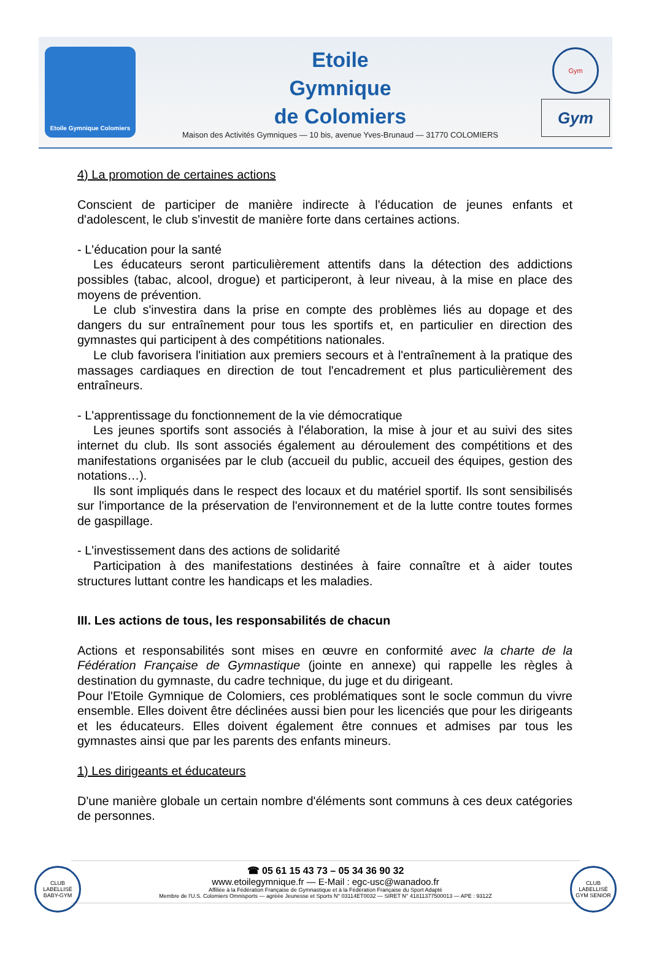Etoile Gymnique Colomiers
Etoile
Gymnique
de Colomiers
Maison des Activités Gymniques — 10 bis, avenue Yves-Brunaud — 31770 COLOMIERS
Gym
Gym
4) La promotion de certaines actions
Conscient de participer de manière indirecte à l'éducation de jeunes enfants et d'adolescent, le club s'investit de manière forte dans certaines actions.
- L'éducation pour la santé
Les éducateurs seront particulièrement attentifs dans la détection des addictions possibles (tabac, alcool, drogue) et participeront, à leur niveau, à la mise en place des moyens de prévention.
Le club s'investira dans la prise en compte des problèmes liés au dopage et des dangers du sur entraînement pour tous les sportifs et, en particulier en direction des gymnastes qui participent à des compétitions nationales.
Le club favorisera l'initiation aux premiers secours et à l'entraînement à la pratique des massages cardiaques en direction de tout l'encadrement et plus particulièrement des entraîneurs.
- L'apprentissage du fonctionnement de la vie démocratique
Les jeunes sportifs sont associés à l'élaboration, la mise à jour et au suivi des sites internet du club. Ils sont associés également au déroulement des compétitions et des manifestations organisées par le club (accueil du public, accueil des équipes, gestion des notations…).
Ils sont impliqués dans le respect des locaux et du matériel sportif. Ils sont sensibilisés sur l'importance de la préservation de l'environnement et de la lutte contre toutes formes de gaspillage.
- L'investissement dans des actions de solidarité
Participation à des manifestations destinées à faire connaître et à aider toutes structures luttant contre les handicaps et les maladies.
III. Les actions de tous, les responsabilités de chacun
Actions et responsabilités sont mises en œuvre en conformité avec la charte de la Fédération Française de Gymnastique (jointe en annexe) qui rappelle les règles à destination du gymnaste, du cadre technique, du juge et du dirigeant.
Pour l'Etoile Gymnique de Colomiers, ces problématiques sont le socle commun du vivre ensemble. Elles doivent être déclinées aussi bien pour les licenciés que pour les dirigeants et les éducateurs. Elles doivent également être connues et admises par tous les gymnastes ainsi que par les parents des enfants mineurs.
1) Les dirigeants et éducateurs
D'une manière globale un certain nombre d'éléments sont communs à ces deux catégories de personnes.
CLUB LABELLISÉ BABY-GYM
☎ 05 61 15 43 73 – 05 34 36 90 32
www.etoilegymnique.fr — E-Mail : egc-usc@wanadoo.fr
Affiliée à la Fédération Française de Gymnastique et à la Fédération Française du Sport Adapté
Membre de l'U.S. Colomiers Omnisports — agréée Jeunesse et Sports N° 03114ET0032 — SIRET N° 41811377500013 — APE : 9312Z
CLUB LABELLISÉ GYM SENIOR